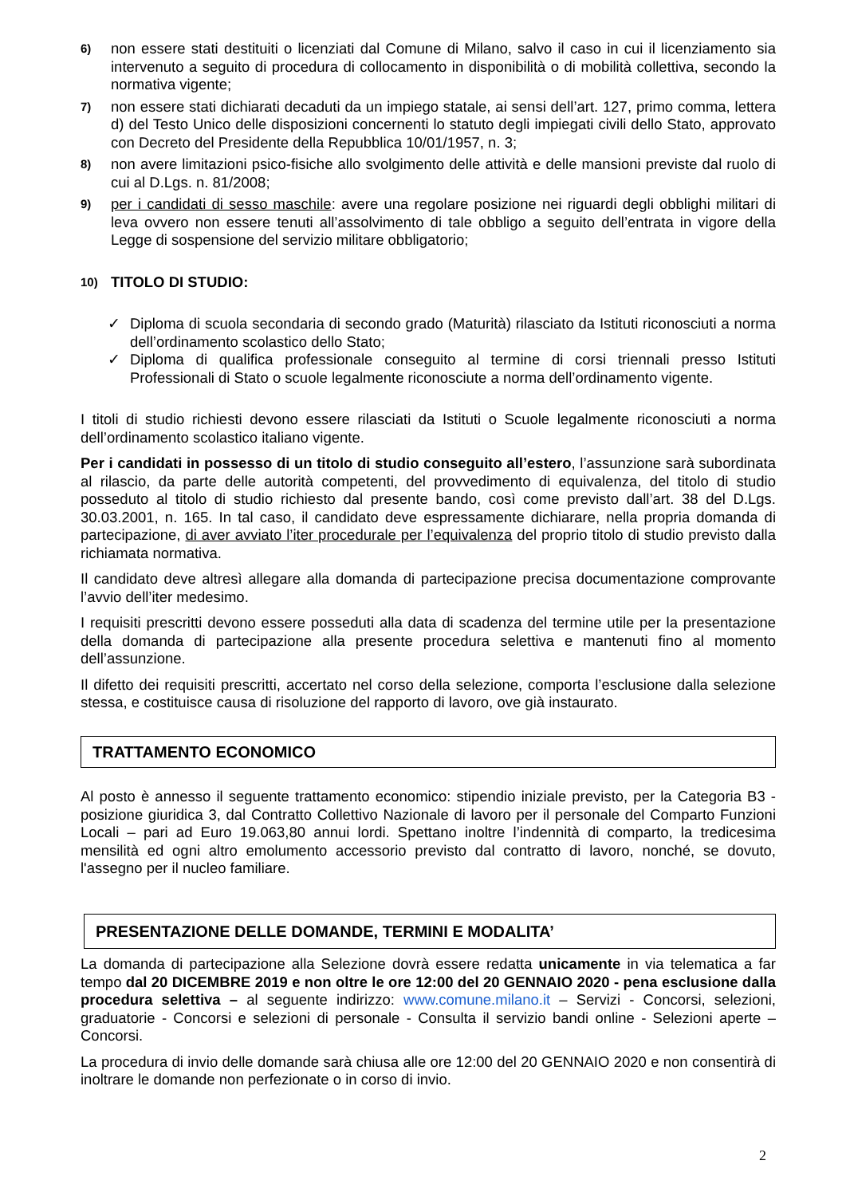6)
non essere stati destituiti o licenziati dal Comune di Milano, salvo il caso in cui il licenziamento sia intervenuto a seguito di procedura di collocamento in disponibilità o di mobilità collettiva, secondo la normativa vigente;
7)
non essere stati dichiarati decaduti da un impiego statale, ai sensi dell’art. 127, primo comma, lettera d) del Testo Unico delle disposizioni concernenti lo statuto degli impiegati civili dello Stato, approvato con Decreto del Presidente della Repubblica 10/01/1957, n. 3;
8)
non avere limitazioni psico-fisiche allo svolgimento delle attività e delle mansioni previste dal ruolo di cui al D.Lgs. n. 81/2008;
9)
per i candidati di sesso maschile: avere una regolare posizione nei riguardi degli obblighi militari di leva ovvero non essere tenuti all’assolvimento di tale obbligo a seguito dell’entrata in vigore della Legge di sospensione del servizio militare obbligatorio;
10)
TITOLO DI STUDIO:
✓ Diploma di scuola secondaria di secondo grado (Maturità) rilasciato da Istituti riconosciuti a norma dell’ordinamento scolastico dello Stato;
✓ Diploma di qualifica professionale conseguito al termine di corsi triennali presso Istituti Professionali di Stato o scuole legalmente riconosciute a norma dell’ordinamento vigente.
I titoli di studio richiesti devono essere rilasciati da Istituti o Scuole legalmente riconosciuti a norma dell’ordinamento scolastico italiano vigente.
Per i candidati in possesso di un titolo di studio conseguito all’estero, l’assunzione sarà subordinata al rilascio, da parte delle autorità competenti, del provvedimento di equivalenza, del titolo di studio posseduto al titolo di studio richiesto dal presente bando, così come previsto dall’art. 38 del D.Lgs. 30.03.2001, n. 165. In tal caso, il candidato deve espressamente dichiarare, nella propria domanda di partecipazione, di aver avviato l’iter procedurale per l’equivalenza del proprio titolo di studio previsto dalla richiamata normativa.
Il candidato deve altresì allegare alla domanda di partecipazione precisa documentazione comprovante l’avvio dell’iter medesimo.
I requisiti prescritti devono essere posseduti alla data di scadenza del termine utile per la presentazione della domanda di partecipazione alla presente procedura selettiva e mantenuti fino al momento dell’assunzione.
Il difetto dei requisiti prescritti, accertato nel corso della selezione, comporta l’esclusione dalla selezione stessa, e costituisce causa di risoluzione del rapporto di lavoro, ove già instaurato.
TRATTAMENTO ECONOMICO
Al posto è annesso il seguente trattamento economico: stipendio iniziale previsto, per la Categoria B3 - posizione giuridica 3, dal Contratto Collettivo Nazionale di lavoro per il personale del Comparto Funzioni Locali – pari ad Euro 19.063,80 annui lordi. Spettano inoltre l’indennità di comparto, la tredicesima mensilità ed ogni altro emolumento accessorio previsto dal contratto di lavoro, nonché, se dovuto, l'assegno per il nucleo familiare.
PRESENTAZIONE DELLE DOMANDE, TERMINI E MODALITA’
La domanda di partecipazione alla Selezione dovrà essere redatta unicamente in via telematica a far tempo dal 20 DICEMBRE 2019 e non oltre le ore 12:00 del 20 GENNAIO 2020 - pena esclusione dalla procedura selettiva – al seguente indirizzo: www.comune.milano.it – Servizi - Concorsi, selezioni, graduatorie - Concorsi e selezioni di personale - Consulta il servizio bandi online - Selezioni aperte – Concorsi.
La procedura di invio delle domande sarà chiusa alle ore 12:00 del 20 GENNAIO 2020 e non consentirà di inoltrare le domande non perfezionate o in corso di invio.
2